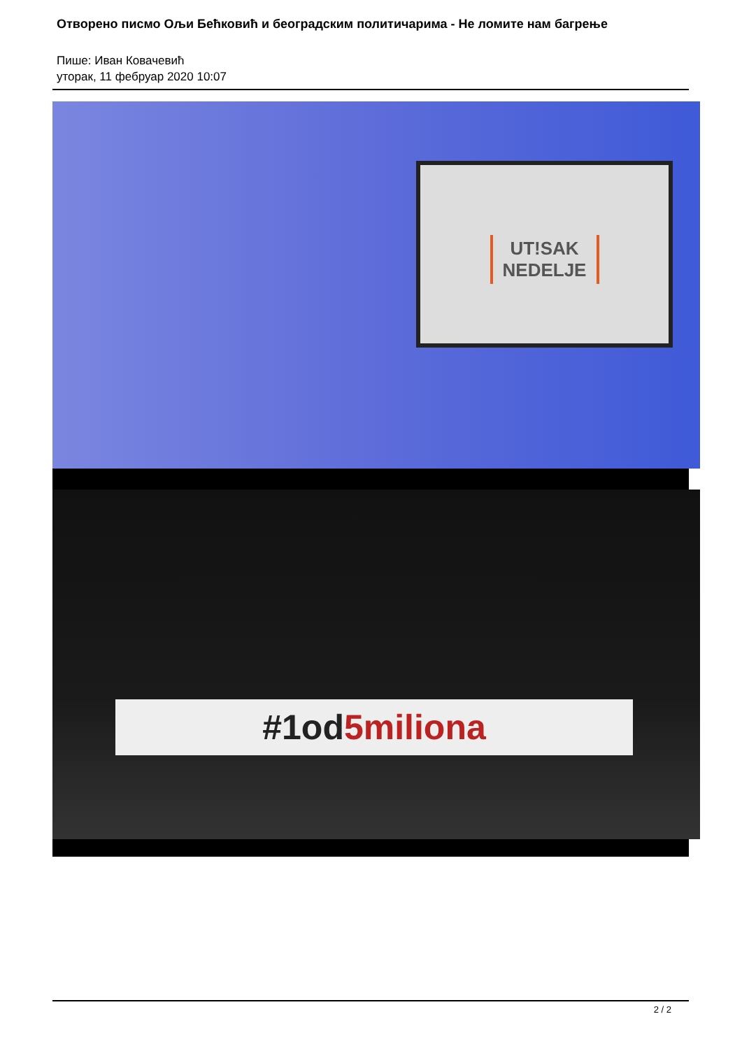Отворено писмо Ољи Бећковић и београдским политичарима - Не ломите нам багрење
Пише: Иван Ковачевић
уторак, 11 фебруар 2020 10:07
UT!SAK NEDELJE
#1od5miliona
2 / 2